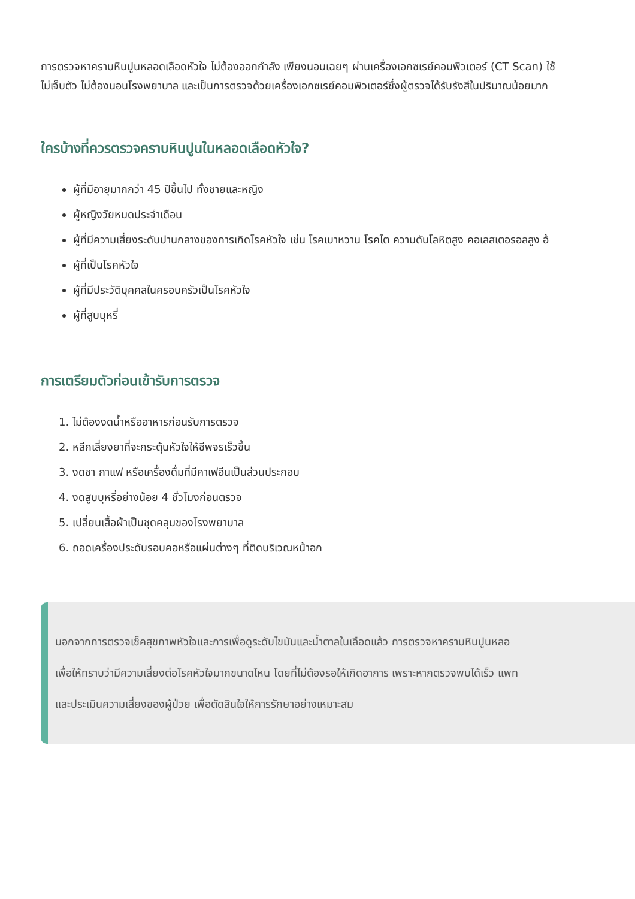การตรวจหาคราบหินปูนหลอดเลือดหัวใจ ไม่ต้องออกกำลัง เพียงนอนเฉยๆ ผ่านเครื่องเอกซเรย์คอมพิวเตอร์ (CT Scan) ใช้
ไม่เจ็บตัว ไม่ต้องนอนโรงพยาบาล และเป็นการตรวจด้วยเครื่องเอกซเรย์คอมพิวเตอร์ซึ่งผู้ตรวจได้รับรังสีในปริมาณน้อยมาก
ใครบ้างที่ควรตรวจคราบหินปูนในหลอดเลือดหัวใจ?
ผู้ที่มีอายุมากกว่า 45 ปีขึ้นไป ทั้งชายและหญิง
ผู้หญิงวัยหมดประจำเดือน
ผู้ที่มีความเสี่ยงระดับปานกลางของการเกิดโรคหัวใจ เช่น โรคเบาหวาน โรคไต ความดันโลหิตสูง คอเลสเตอรอลสูง อ้
ผู้ที่เป็นโรคหัวใจ
ผู้ที่มีประวัติบุคคลในครอบครัวเป็นโรคหัวใจ
ผู้ที่สูบบุหรี่
การเตรียมตัวก่อนเข้ารับการตรวจ
1. ไม่ต้องงดน้ำหรืออาหารก่อนรับการตรวจ
2. หลีกเลี่ยงยาที่จะกระตุ้นหัวใจให้ชีพจรเร็วขึ้น
3. งดชา กาแฟ หรือเครื่องดื่มที่มีคาเฟอีนเป็นส่วนประกอบ
4. งดสูบบุหรี่อย่างน้อย 4 ชั่วโมงก่อนตรวจ
5. เปลี่ยนเสื้อผ้าเป็นชุดคลุมของโรงพยาบาล
6. ถอดเครื่องประดับรอบคอหรือแผ่นต่างๆ ที่ติดบริเวณหน้าอก
นอกจากการตรวจเช็คสุขภาพหัวใจและการเพื่อดูระดับไขมันและน้ำตาลในเลือดแล้ว การตรวจหาคราบหินปูนหลอ
เพื่อให้ทราบว่ามีความเสี่ยงต่อโรคหัวใจมากขนาดไหน โดยที่ไม่ต้องรอให้เกิดอาการ เพราะหากตรวจพบได้เร็ว แพท
และประเมินความเสี่ยงของผู้ป่วย เพื่อตัดสินใจให้การรักษาอย่างเหมาะสม